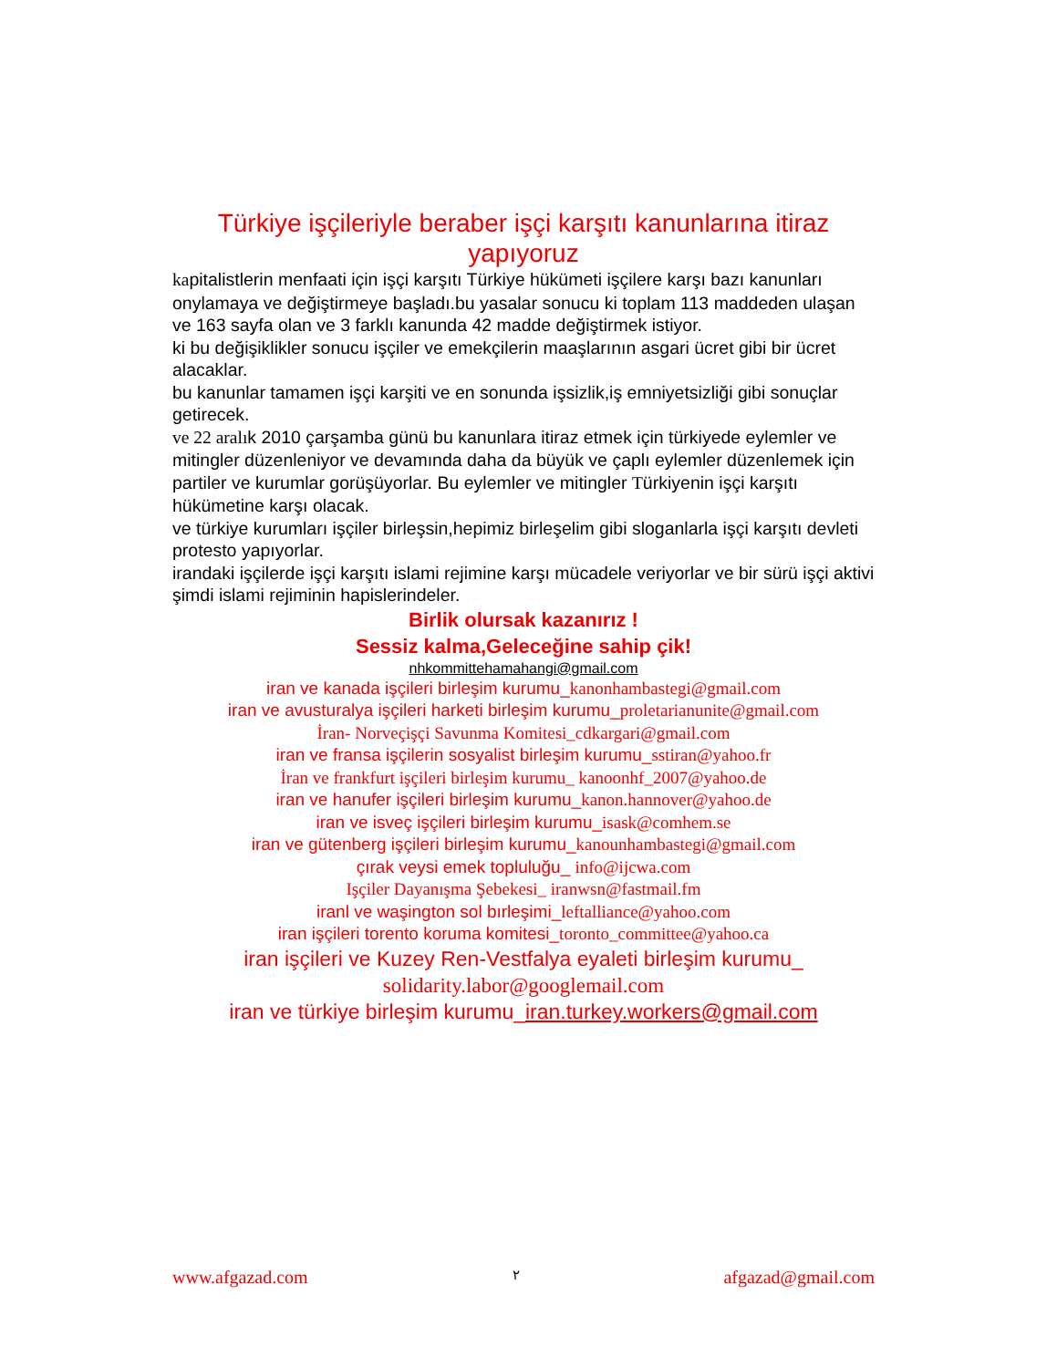Türkiye işçileriyle beraber işçi karşıtı kanunlarına itiraz yapıyoruz
kapitalistlerin menfaati için işçi karşıtı Türkiye hükümeti işçilere karşı bazı kanunları onylamaya ve değiştirmeye başladı.bu yasalar sonucu ki toplam 113 maddeden ulaşan ve 163 sayfa olan ve 3 farklı kanunda 42 madde değiştirmek istiyor.
ki bu değişiklikler sonucu işçiler ve emekçilerin maaşlarının asgari ücret gibi bir ücret alacaklar.
bu kanunlar tamamen işçi karşiti ve en sonunda işsizlik,iş emniyetsizliği gibi sonuçlar getirecek.
ve 22 aralık 2010 çarşamba günü bu kanunlara itiraz etmek için türkiyede eylemler ve mitingler düzenleniyor ve devamında daha da büyük ve çaplı eylemler düzenlemek için partiler ve kurumlar gorüşüyorlar. Bu eylemler ve mitingler Türkiyenin işçi karşıtı hükümetine karşı olacak.
ve türkiye kurumları işçiler birleşsin,hepimiz birleşelim gibi sloganlarla işçi karşıtı devleti protesto yapıyorlar.
irandaki işçilerde işçi karşıtı islami rejimine karşı mücadele veriyorlar ve bir sürü işçi aktivi şimdi islami rejiminin hapislerindeler.
Birlik olursak kazanırız !
Sessiz kalma,Geleceğine sahip çik!
nhkommittehamahangi@gmail.com
iran ve kanada işçileri birleşim kurumu_kanonhambastegi@gmail.com
iran ve avusturalya işçileri harketi birleşim kurumu_proletarianunite@gmail.com
İran- Norveçişçi Savunma Komitesi_cdkargari@gmail.com
iran ve fransa işçilerin sosyalist birleşim kurumu_sstiran@yahoo.fr
İran ve frankfurt işçileri birleşim kurumu_ kanoonhf_2007@yahoo.de
iran ve hanufer işçileri birleşim kurumu_kanon.hannover@yahoo.de
iran ve isveç işçileri birleşim kurumu_isask@comhem.se
iran ve gütenberg işçileri birleşim kurumu_kanounhambastegi@gmail.com
çırak veysi emek topluluğu_ info@ijcwa.com
Işçiler Dayanışma Şebekesi_ iranwsn@fastmail.fm
iranl ve waşington sol bırleşimi_leftalliance@yahoo.com
iran işçileri torento koruma komitesi_toronto_committee@yahoo.ca
iran işçileri ve Kuzey Ren-Vestfalya eyaleti birleşim kurumu_
solidarity.labor@googlemail.com
iran ve türkiye birleşim kurumu_iran.turkey.workers@gmail.com
www.afgazad.com ٢ afgazad@gmail.com